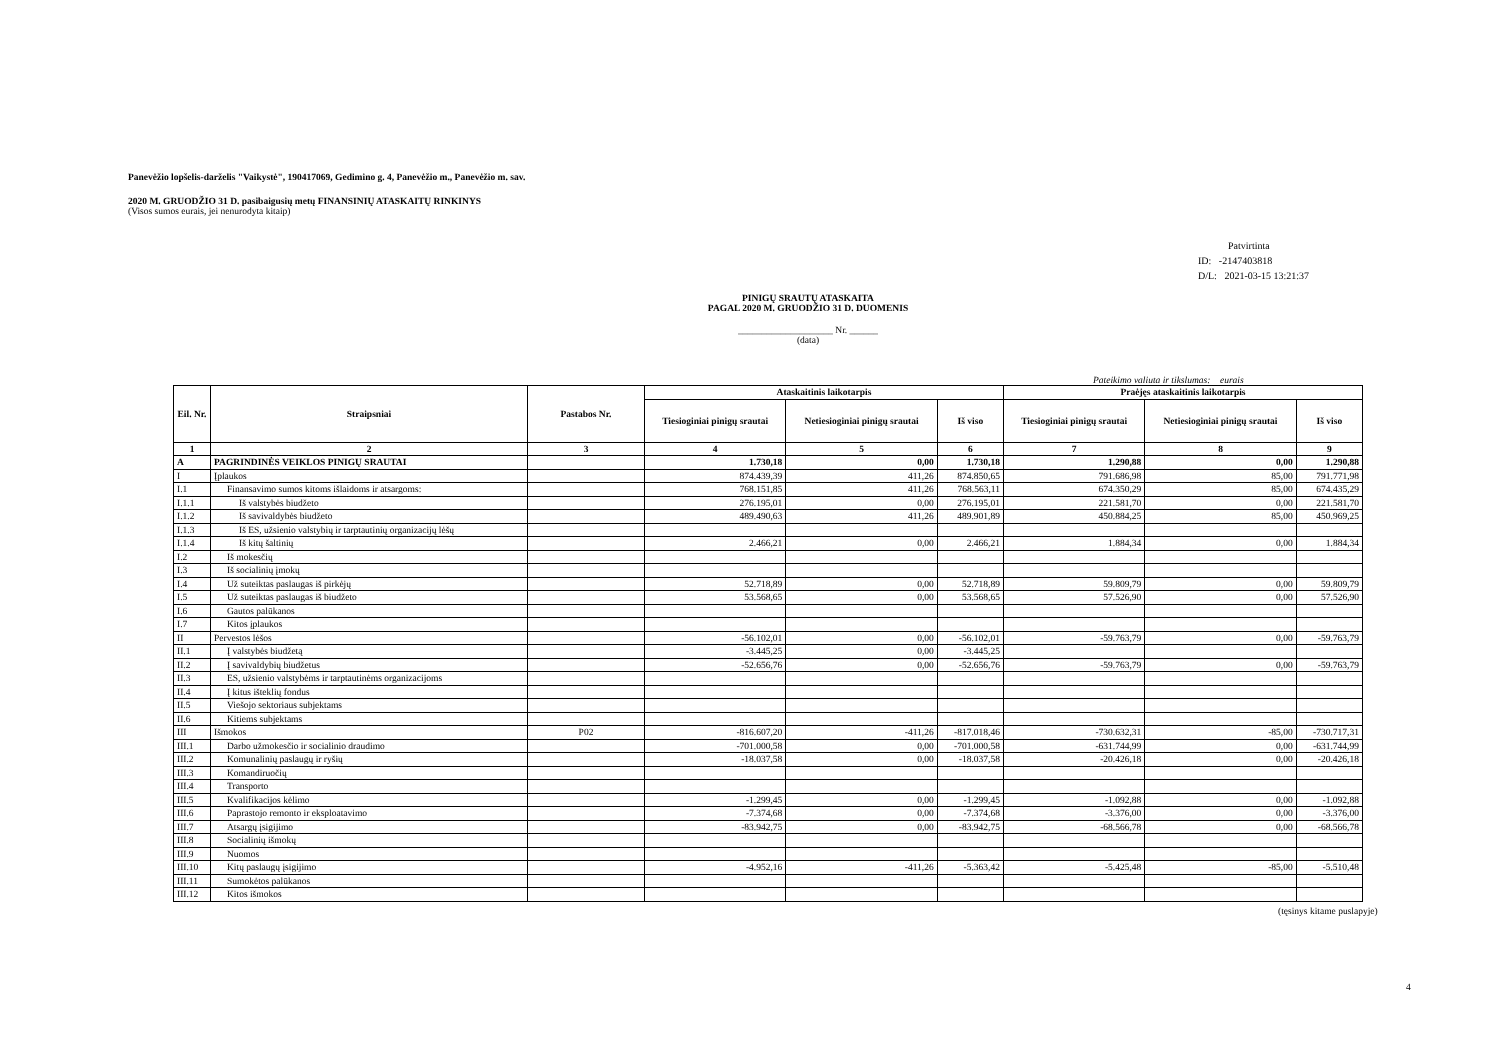Panevėžio lopšelis-darželis "Vaikystė", 190417069, Gedimino g. 4, Panevėžio m., Panevėžio m. sav.
2020 M. GRUODŽIO 31 D. pasibaigusių metų FINANSINIŲ ATASKAITŲ RINKINYS
(Visos sumos eurais, jei nenurodyta kitaip)
Patvirtinta
ID: -2147403818
D/L: 2021-03-15 13:21:37
PINIGŲ SRAUTŲ ATASKAITA
PAGAL 2020 M. GRUODŽIO 31 D. DUOMENIS
____________________ Nr. ______
(data)
Pateikimo valiuta ir tikslumas: eurais
| Eil. Nr. | Straipsniai | Pastabos Nr. | Ataskaitinis laikotarpis | | | Praėjęs ataskaitinis laikotarpis | | |
| --- | --- | --- | --- | --- | --- | --- | --- | --- |
| | | | Tiesioginiai pinigų srautai | Netiesioginiai pinigų srautai | Iš viso | Tiesioginiai pinigų srautai | Netiesioginiai pinigų srautai | Iš viso |
| 1 | 2 | 3 | 4 | 5 | 6 | 7 | 8 | 9 |
| A | PAGRINDINĖS VEIKLOS PINIGŲ SRAUTAI | | 1.730,18 | 0,00 | 1.730,18 | 1.290,88 | 0,00 | 1.290,88 |
| I | Įplaukos | | 874.439,39 | 411,26 | 874.850,65 | 791.686,98 | 85,00 | 791.771,98 |
| I.1 | Finansavimo sumos kitoms išlaidoms ir atsargoms: | | 768.151,85 | 411,26 | 768.563,11 | 674.350,29 | 85,00 | 674.435,29 |
| I.1.1 | Iš valstybės biudžeto | | 276.195,01 | 0,00 | 276.195,01 | 221.581,70 | 0,00 | 221.581,70 |
| I.1.2 | Iš savivaldybės biudžeto | | 489.490,63 | 411,26 | 489.901,89 | 450.884,25 | 85,00 | 450.969,25 |
| I.1.3 | Iš ES, užsienio valstybių ir tarptautinių organizacijų lėšų | | | | | | | |
| I.1.4 | Iš kitų šaltinių | | 2.466,21 | 0,00 | 2.466,21 | 1.884,34 | 0,00 | 1.884,34 |
| I.2 | Iš mokesčių | | | | | | | |
| I.3 | Iš socialinių įmokų | | | | | | | |
| I.4 | Už suteiktas paslaugas iš pirkėjų | | 52.718,89 | 0,00 | 52.718,89 | 59.809,79 | 0,00 | 59.809,79 |
| I.5 | Už suteiktas paslaugas iš biudžeto | | 53.568,65 | 0,00 | 53.568,65 | 57.526,90 | 0,00 | 57.526,90 |
| I.6 | Gautos palūkanos | | | | | | | |
| I.7 | Kitos įplaukos | | | | | | | |
| II | Pervestos lėšos | | -56.102,01 | 0,00 | -56.102,01 | -59.763,79 | 0,00 | -59.763,79 |
| II.1 | Į valstybės biudžetą | | -3.445,25 | 0,00 | -3.445,25 | | | |
| II.2 | Į savivaldybių biudžetus | | -52.656,76 | 0,00 | -52.656,76 | -59.763,79 | 0,00 | -59.763,79 |
| II.3 | ES, užsienio valstybėms ir tarptautinėms organizacijoms | | | | | | | |
| II.4 | Į kitus išteklių fondus | | | | | | | |
| II.5 | Viešojo sektoriaus subjektams | | | | | | | |
| II.6 | Kitiems subjektams | | | | | | | |
| III | Išmokos | P02 | -816.607,20 | -411,26 | -817.018,46 | -730.632,31 | -85,00 | -730.717,31 |
| III.1 | Darbo užmokesčio ir socialinio draudimo | | -701.000,58 | 0,00 | -701.000,58 | -631.744,99 | 0,00 | -631.744,99 |
| III.2 | Komunalinių paslaugų ir ryšių | | -18.037,58 | 0,00 | -18.037,58 | -20.426,18 | 0,00 | -20.426,18 |
| III.3 | Komandiruočių | | | | | | | |
| III.4 | Transporto | | | | | | | |
| III.5 | Kvalifikacijos kėlimo | | -1.299,45 | 0,00 | -1.299,45 | -1.092,88 | 0,00 | -1.092,88 |
| III.6 | Paprastojo remonto ir eksploatavimo | | -7.374,68 | 0,00 | -7.374,68 | -3.376,00 | 0,00 | -3.376,00 |
| III.7 | Atsargų įsigijimo | | -83.942,75 | 0,00 | -83.942,75 | -68.566,78 | 0,00 | -68.566,78 |
| III.8 | Socialinių išmokų | | | | | | | |
| III.9 | Nuomos | | | | | | | |
| III.10 | Kitų paslaugų įsigijimo | | -4.952,16 | -411,26 | -5.363,42 | -5.425,48 | -85,00 | -5.510,48 |
| III.11 | Sumokėtos palūkanos | | | | | | | |
| III.12 | Kitos išmokos | | | | | | | |
(tęsinys kitame puslapyje)
4